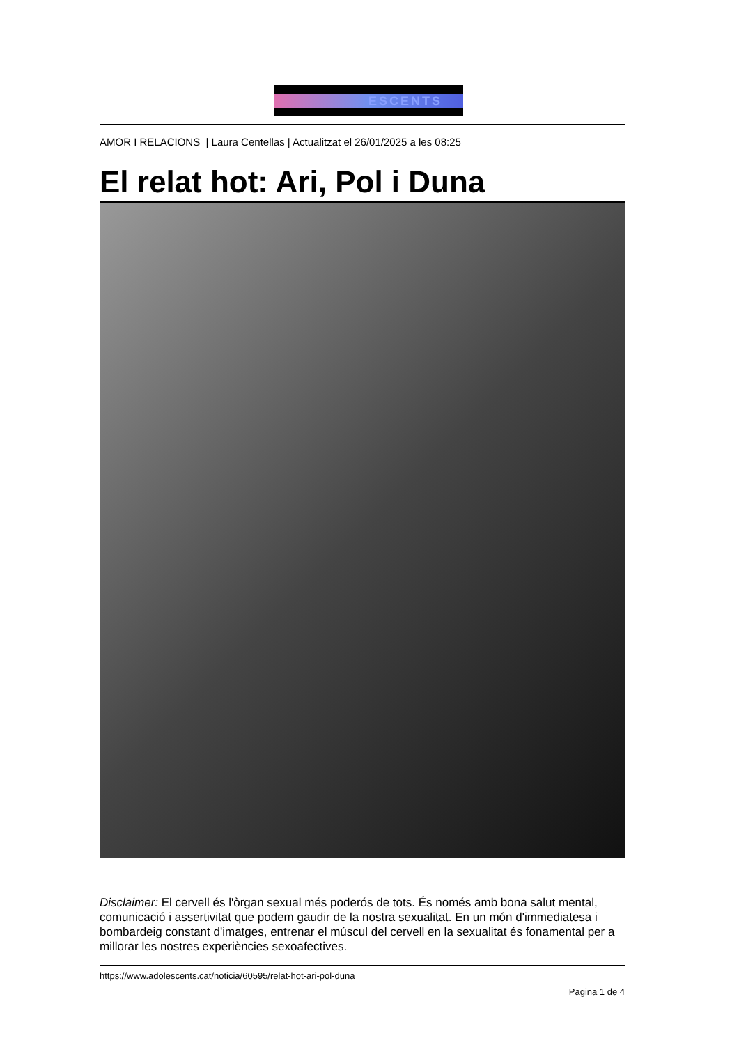ESCENTS
AMOR I RELACIONS | Laura Centellas | Actualitzat el 26/01/2025 a les 08:25
El relat hot: Ari, Pol i Duna
Disclaimer: El cervell és l'òrgan sexual més poderós de tots. És només amb bona salut mental, comunicació i assertivitat que podem gaudir de la nostra sexualitat. En un món d'immediatesa i bombardeig constant d'imatges, entrenar el múscul del cervell en la sexualitat és fonamental per a millorar les nostres experiències sexoafectives.
https://www.adolescents.cat/noticia/60595/relat-hot-ari-pol-duna
Pagina 1 de 4